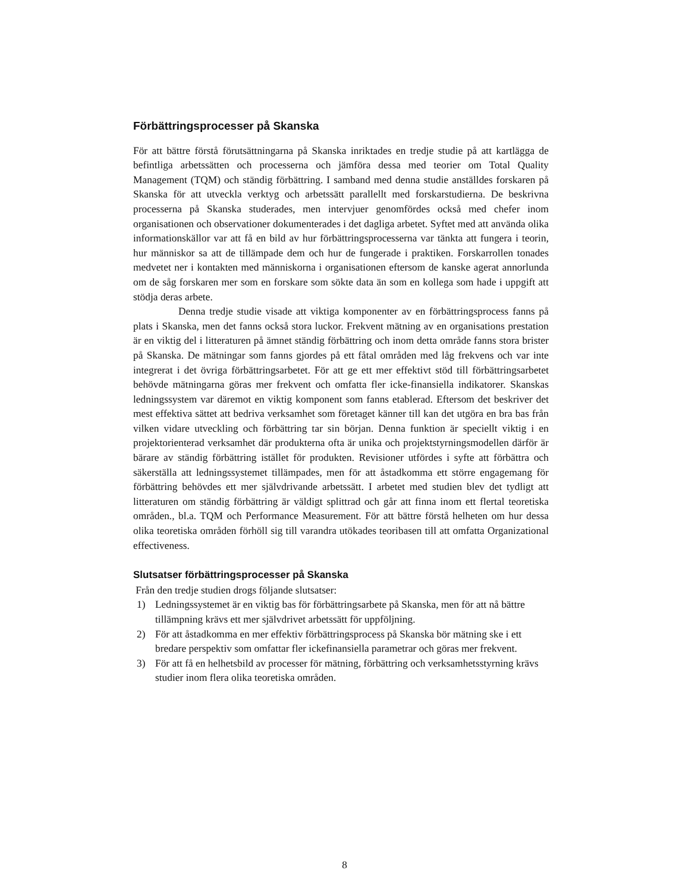Förbättringsprocesser på Skanska
För att bättre förstå förutsättningarna på Skanska inriktades en tredje studie på att kartlägga de befintliga arbetssätten och processerna och jämföra dessa med teorier om Total Quality Management (TQM) och ständig förbättring. I samband med denna studie anställdes forskaren på Skanska för att utveckla verktyg och arbetssätt parallellt med forskarstudierna. De beskrivna processerna på Skanska studerades, men intervjuer genomfördes också med chefer inom organisationen och observationer dokumenterades i det dagliga arbetet. Syftet med att använda olika informationskällor var att få en bild av hur förbättringsprocesserna var tänkta att fungera i teorin, hur människor sa att de tillämpade dem och hur de fungerade i praktiken. Forskarrollen tonades medvetet ner i kontakten med människorna i organisationen eftersom de kanske agerat annorlunda om de såg forskaren mer som en forskare som sökte data än som en kollega som hade i uppgift att stödja deras arbete.
Denna tredje studie visade att viktiga komponenter av en förbättringsprocess fanns på plats i Skanska, men det fanns också stora luckor. Frekvent mätning av en organisations prestation är en viktig del i litteraturen på ämnet ständig förbättring och inom detta område fanns stora brister på Skanska. De mätningar som fanns gjordes på ett fåtal områden med låg frekvens och var inte integrerat i det övriga förbättringsarbetet. För att ge ett mer effektivt stöd till förbättringsarbetet behövde mätningarna göras mer frekvent och omfatta fler icke-finansiella indikatorer. Skanskas ledningssystem var däremot en viktig komponent som fanns etablerad. Eftersom det beskriver det mest effektiva sättet att bedriva verksamhet som företaget känner till kan det utgöra en bra bas från vilken vidare utveckling och förbättring tar sin början. Denna funktion är speciellt viktig i en projektorienterad verksamhet där produkterna ofta är unika och projektstyrningsmodellen därför är bärare av ständig förbättring istället för produkten. Revisioner utfördes i syfte att förbättra och säkerställa att ledningssystemet tillämpades, men för att åstadkomma ett större engagemang för förbättring behövdes ett mer självdrivande arbetssätt. I arbetet med studien blev det tydligt att litteraturen om ständig förbättring är väldigt splittrad och går att finna inom ett flertal teoretiska områden., bl.a. TQM och Performance Measurement. För att bättre förstå helheten om hur dessa olika teoretiska områden förhöll sig till varandra utökades teoribasen till att omfatta Organizational effectiveness.
Slutsatser förbättringsprocesser på Skanska
Från den tredje studien drogs följande slutsatser:
1) Ledningssystemet är en viktig bas för förbättringsarbete på Skanska, men för att nå bättre tillämpning krävs ett mer självdrivet arbetssätt för uppföljning.
2) För att åstadkomma en mer effektiv förbättringsprocess på Skanska bör mätning ske i ett bredare perspektiv som omfattar fler ickefinansiella parametrar och göras mer frekvent.
3) För att få en helhetsbild av processer för mätning, förbättring och verksamhetsstyrning krävs studier inom flera olika teoretiska områden.
8